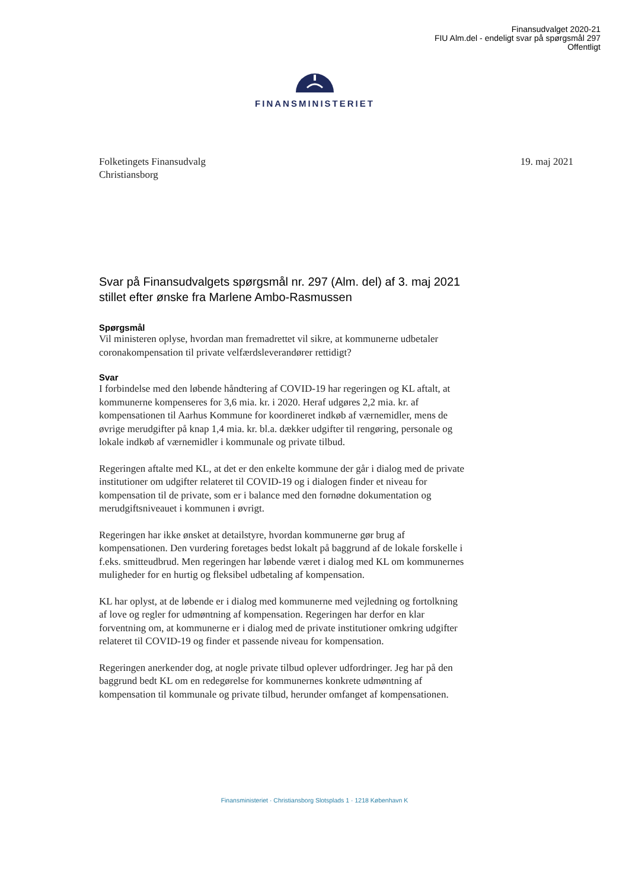Finansudvalget 2020-21
FIU Alm.del - endeligt svar på spørgsmål 297
Offentligt
FINANSMINISTERIET
19. maj 2021 Folketingets Finansudvalg
Christiansborg
Svar på Finansudvalgets spørgsmål nr. 297 (Alm. del) af 3. maj 2021 stillet efter ønske fra Marlene Ambo-Rasmussen
Spørgsmål
Vil ministeren oplyse, hvordan man fremadrettet vil sikre, at kommunerne udbetaler coronakompensation til private velfærdsleverandører rettidigt?
Svar
I forbindelse med den løbende håndtering af COVID-19 har regeringen og KL aftalt, at kommunerne kompenseres for 3,6 mia. kr. i 2020. Heraf udgøres 2,2 mia. kr. af kompensationen til Aarhus Kommune for koordineret indkøb af værnemidler, mens de øvrige merudgifter på knap 1,4 mia. kr. bl.a. dækker udgifter til rengøring, personale og lokale indkøb af værnemidler i kommunale og private tilbud.
Regeringen aftalte med KL, at det er den enkelte kommune der går i dialog med de private institutioner om udgifter relateret til COVID-19 og i dialogen finder et niveau for kompensation til de private, som er i balance med den fornødne dokumentation og merudgiftsniveauet i kommunen i øvrigt.
Regeringen har ikke ønsket at detailstyre, hvordan kommunerne gør brug af kompensationen. Den vurdering foretages bedst lokalt på baggrund af de lokale forskelle i f.eks. smitteudbrud. Men regeringen har løbende været i dialog med KL om kommunernes muligheder for en hurtig og fleksibel udbetaling af kompensation.
KL har oplyst, at de løbende er i dialog med kommunerne med vejledning og fortolkning af love og regler for udmøntning af kompensation. Regeringen har derfor en klar forventning om, at kommunerne er i dialog med de private institutioner omkring udgifter relateret til COVID-19 og finder et passende niveau for kompensation.
Regeringen anerkender dog, at nogle private tilbud oplever udfordringer. Jeg har på den baggrund bedt KL om en redegørelse for kommunernes konkrete udmøntning af kompensation til kommunale og private tilbud, herunder omfanget af kompensationen.
Finansministeriet · Christiansborg Slotsplads 1 · 1218 København K